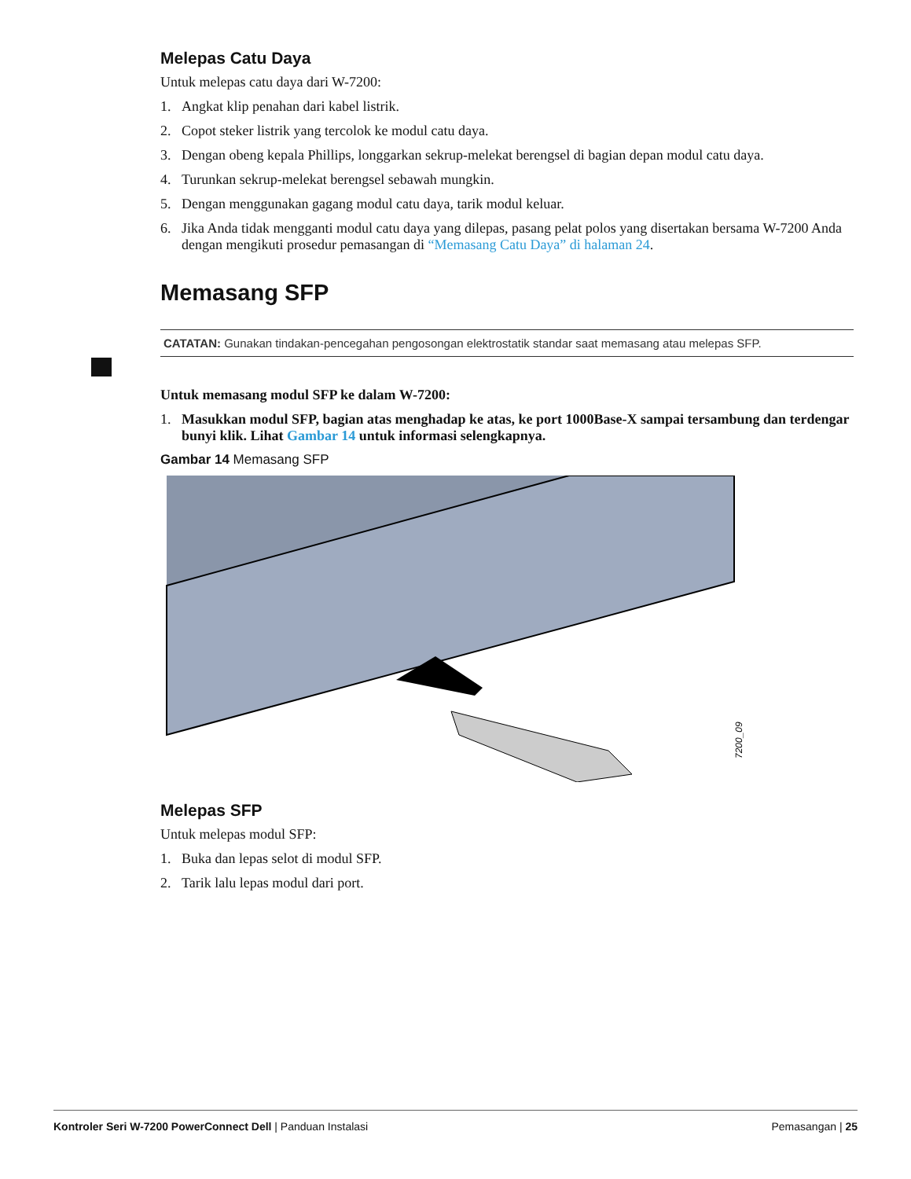Melepas Catu Daya
Untuk melepas catu daya dari W-7200:
1. Angkat klip penahan dari kabel listrik.
2. Copot steker listrik yang tercolok ke modul catu daya.
3. Dengan obeng kepala Phillips, longgarkan sekrup-melekat berengsel di bagian depan modul catu daya.
4. Turunkan sekrup-melekat berengsel sebawah mungkin.
5. Dengan menggunakan gagang modul catu daya, tarik modul keluar.
6. Jika Anda tidak mengganti modul catu daya yang dilepas, pasang pelat polos yang disertakan bersama W-7200 Anda dengan mengikuti prosedur pemasangan di “Memasang Catu Daya” di halaman 24.
Memasang SFP
CATATAN: Gunakan tindakan-pencegahan pengosongan elektrostatik standar saat memasang atau melepas SFP.
Untuk memasang modul SFP ke dalam W-7200:
1. Masukkan modul SFP, bagian atas menghadap ke atas, ke port 1000Base-X sampai tersambung dan terdengar bunyi klik. Lihat Gambar 14 untuk informasi selengkapnya.
Gambar 14 Memasang SFP
7200_09
Melepas SFP
Untuk melepas modul SFP:
1. Buka dan lepas selot di modul SFP.
2. Tarik lalu lepas modul dari port.
Kontroler Seri W-7200 PowerConnect Dell | Panduan Instalasi Pemasangan | 25